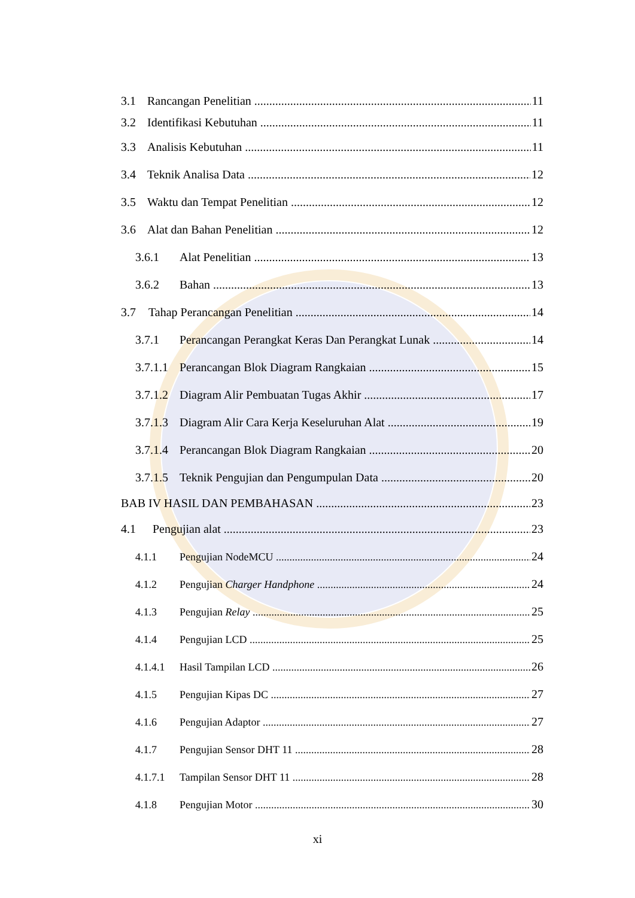3.1 Rancangan Penelitian 11
3.2 Identifikasi Kebutuhan 11
3.3 Analisis Kebutuhan 11
3.4 Teknik Analisa Data 12
3.5 Waktu dan Tempat Penelitian 12
3.6 Alat dan Bahan Penelitian 12
3.6.1 Alat Penelitian 13
3.6.2 Bahan 13
3.7 Tahap Perancangan Penelitian 14
3.7.1 Perancangan Perangkat Keras Dan Perangkat Lunak 14
3.7.1.1 Perancangan Blok Diagram Rangkaian 15
3.7.1.2 Diagram Alir Pembuatan Tugas Akhir 17
3.7.1.3 Diagram Alir Cara Kerja Keseluruhan Alat 19
3.7.1.4 Perancangan Blok Diagram Rangkaian 20
3.7.1.5 Teknik Pengujian dan Pengumpulan Data 20
BAB IV HASIL DAN PEMBAHASAN 23
4.1 Pengujian alat 23
4.1.1 Pengujian NodeMCU 24
4.1.2 Pengujian Charger Handphone 24
4.1.3 Pengujian Relay 25
4.1.4 Pengujian LCD 25
4.1.4.1 Hasil Tampilan LCD 26
4.1.5 Pengujian Kipas DC 27
4.1.6 Pengujian Adaptor 27
4.1.7 Pengujian Sensor DHT 11 28
4.1.7.1 Tampilan Sensor DHT 11 28
4.1.8 Pengujian Motor 30
xi